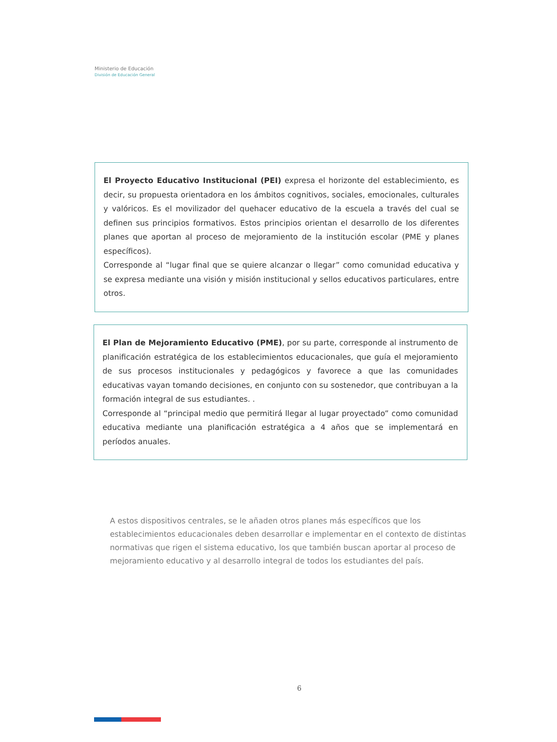Ministerio de Educación
División de Educación General
El Proyecto Educativo Institucional (PEI) expresa el horizonte del establecimiento, es decir, su propuesta orientadora en los ámbitos cognitivos, sociales, emocionales, culturales y valóricos. Es el movilizador del quehacer educativo de la escuela a través del cual se definen sus principios formativos. Estos principios orientan el desarrollo de los diferentes planes que aportan al proceso de mejoramiento de la institución escolar (PME y planes específicos).
Corresponde al “lugar final que se quiere alcanzar o llegar” como comunidad educativa y se expresa mediante una visión y misión institucional y sellos educativos particulares, entre otros.
El Plan de Mejoramiento Educativo (PME), por su parte, corresponde al instrumento de planificación estratégica de los establecimientos educacionales, que guía el mejoramiento de sus procesos institucionales y pedagógicos y favorece a que las comunidades educativas vayan tomando decisiones, en conjunto con su sostenedor, que contribuyan a la formación integral de sus estudiantes. .
Corresponde al “principal medio que permitirá llegar al lugar proyectado” como comunidad educativa mediante una planificación estratégica a 4 años que se implementará en períodos anuales.
A estos dispositivos centrales, se le añaden otros planes más específicos que los establecimientos educacionales deben desarrollar e implementar en el contexto de distintas normativas que rigen el sistema educativo, los que también buscan aportar al proceso de mejoramiento educativo y al desarrollo integral de todos los estudiantes del país.
6